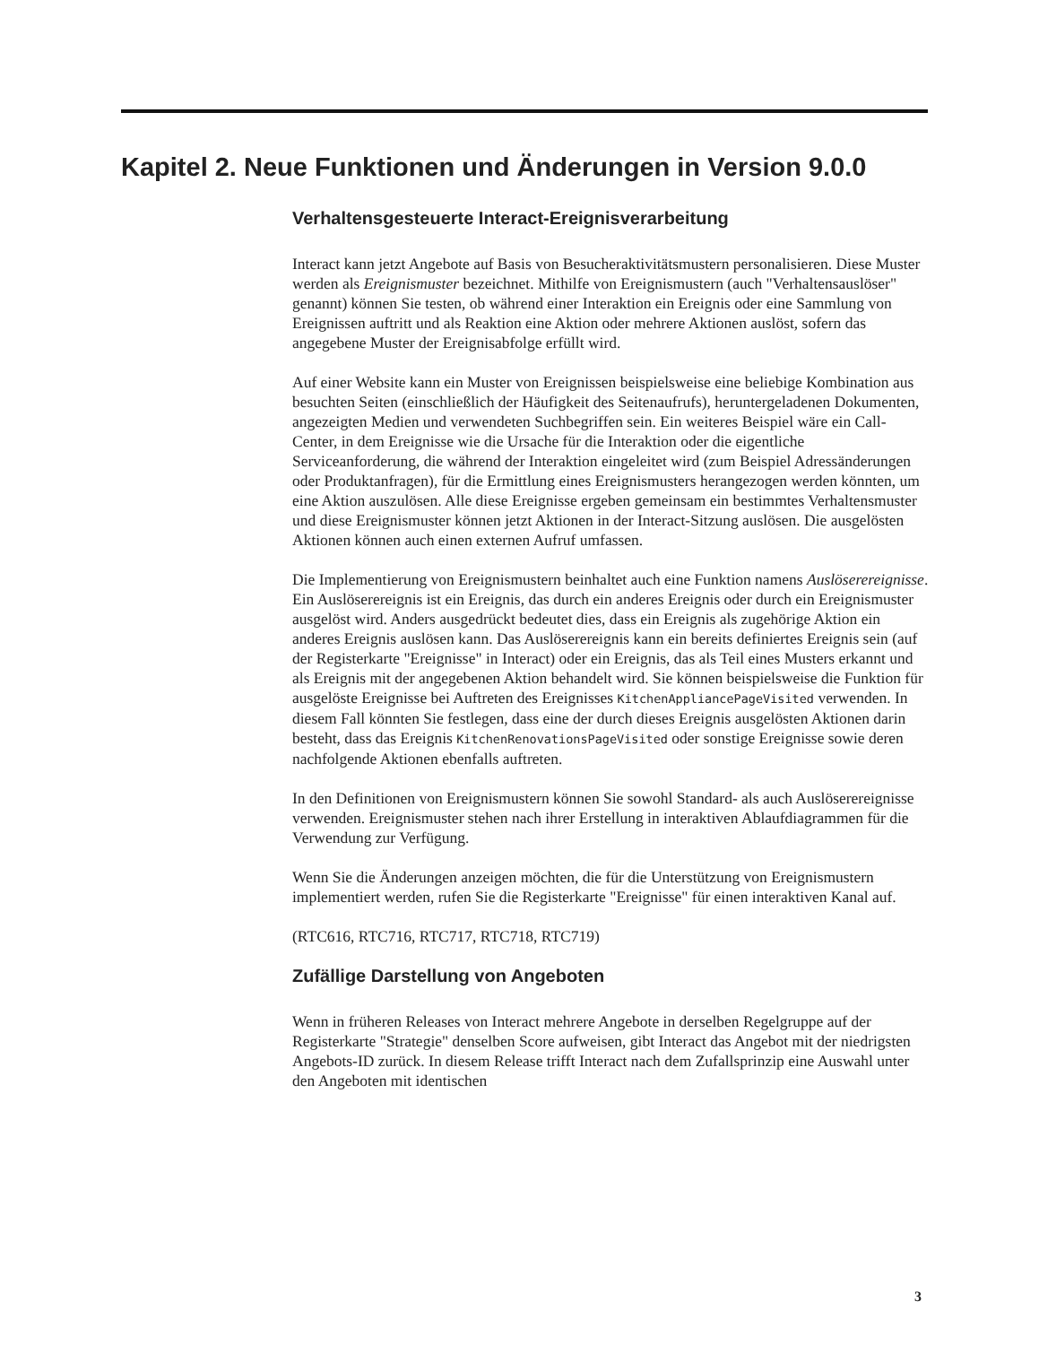Kapitel 2. Neue Funktionen und Änderungen in Version 9.0.0
Verhaltensgesteuerte Interact-Ereignisverarbeitung
Interact kann jetzt Angebote auf Basis von Besucheraktivitätsmustern personalisieren. Diese Muster werden als Ereignismuster bezeichnet. Mithilfe von Ereignismustern (auch "Verhaltensauslöser" genannt) können Sie testen, ob während einer Interaktion ein Ereignis oder eine Sammlung von Ereignissen auftritt und als Reaktion eine Aktion oder mehrere Aktionen auslöst, sofern das angegebene Muster der Ereignisabfolge erfüllt wird.
Auf einer Website kann ein Muster von Ereignissen beispielsweise eine beliebige Kombination aus besuchten Seiten (einschließlich der Häufigkeit des Seitenaufrufs), heruntergeladenen Dokumenten, angezeigten Medien und verwendeten Suchbegriffen sein. Ein weiteres Beispiel wäre ein Call-Center, in dem Ereignisse wie die Ursache für die Interaktion oder die eigentliche Serviceanforderung, die während der Interaktion eingeleitet wird (zum Beispiel Adressänderungen oder Produktanfragen), für die Ermittlung eines Ereignismusters herangezogen werden könnten, um eine Aktion auszulösen. Alle diese Ereignisse ergeben gemeinsam ein bestimmtes Verhaltensmuster und diese Ereignismuster können jetzt Aktionen in der Interact-Sitzung auslösen. Die ausgelösten Aktionen können auch einen externen Aufruf umfassen.
Die Implementierung von Ereignismustern beinhaltet auch eine Funktion namens Auslöserereignisse. Ein Auslöserereignis ist ein Ereignis, das durch ein anderes Ereignis oder durch ein Ereignismuster ausgelöst wird. Anders ausgedrückt bedeutet dies, dass ein Ereignis als zugehörige Aktion ein anderes Ereignis auslösen kann. Das Auslöserereignis kann ein bereits definiertes Ereignis sein (auf der Registerkarte "Ereignisse" in Interact) oder ein Ereignis, das als Teil eines Musters erkannt und als Ereignis mit der angegebenen Aktion behandelt wird. Sie können beispielsweise die Funktion für ausgelöste Ereignisse bei Auftreten des Ereignisses KitchenAppliancePageVisited verwenden. In diesem Fall könnten Sie festlegen, dass eine der durch dieses Ereignis ausgelösten Aktionen darin besteht, dass das Ereignis KitchenRenovationsPageVisited oder sonstige Ereignisse sowie deren nachfolgende Aktionen ebenfalls auftreten.
In den Definitionen von Ereignismustern können Sie sowohl Standard- als auch Auslöserereignisse verwenden. Ereignismuster stehen nach ihrer Erstellung in interaktiven Ablaufdiagrammen für die Verwendung zur Verfügung.
Wenn Sie die Änderungen anzeigen möchten, die für die Unterstützung von Ereignismustern implementiert werden, rufen Sie die Registerkarte "Ereignisse" für einen interaktiven Kanal auf.
(RTC616, RTC716, RTC717, RTC718, RTC719)
Zufällige Darstellung von Angeboten
Wenn in früheren Releases von Interact mehrere Angebote in derselben Regelgruppe auf der Registerkarte "Strategie" denselben Score aufweisen, gibt Interact das Angebot mit der niedrigsten Angebots-ID zurück. In diesem Release trifft Interact nach dem Zufallsprinzip eine Auswahl unter den Angeboten mit identischen
3